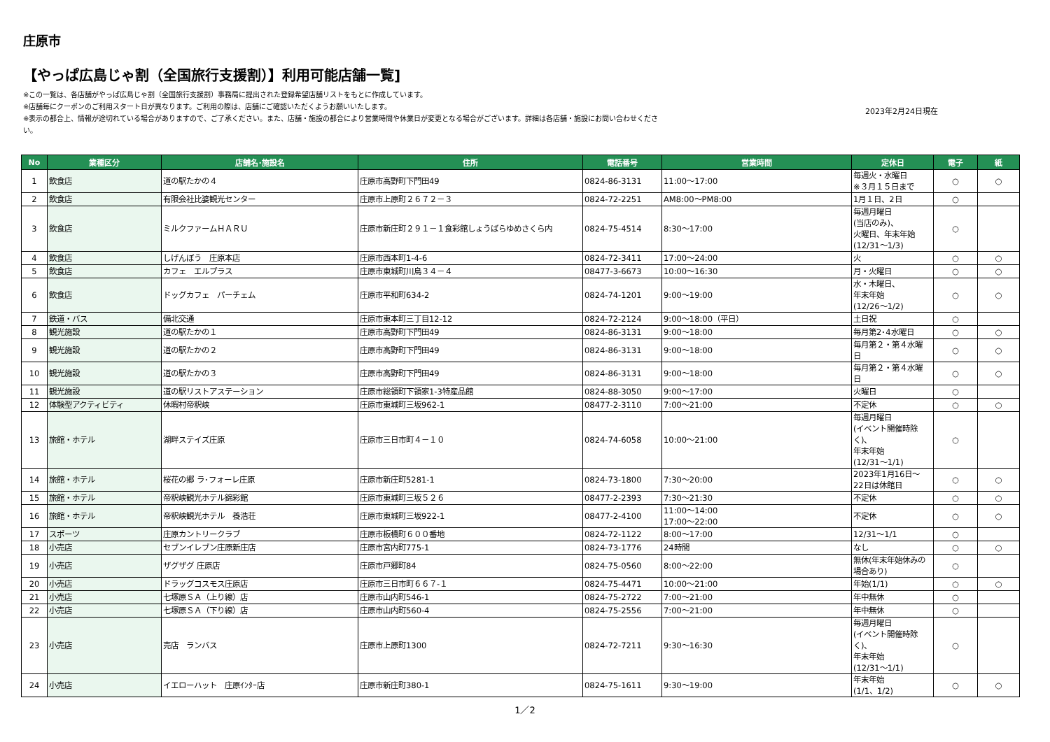庄原市
【やっぱ広島じゃ割（全国旅行支援割）】利用可能店舗一覧]
※この一覧は、各店舗がやっぱ広島じゃ割（全国旅行支援割）事務局に提出された登録希望店舗リストをもとに作成しています。
※店舗毎にクーポンのご利用スタート日が異なります。ご利用の際は、店舗にご確認いただくようお願いいたします。
※表示の都合上、情報が途切れている場合がありますので、ご了承ください。また、店舗・施設の都合により営業時間や休業日が変更となる場合がございます。詳細は各店舗・施設にお問い合わせください。
2023年2月24日現在
| No | 業種区分 | 店舗名･施設名 | 住所 | 電話番号 | 営業時間 | 定休日 | 電子 | 紙 |
| --- | --- | --- | --- | --- | --- | --- | --- | --- |
| 1 | 飲食店 | 道の駅たかの４ | 庄原市高野町下門田49 | 0824-86-3131 | 11:00～17:00 | 毎週火・水曜日 ※３月１５日まで | ○ | ○ |
| 2 | 飲食店 | 有限会社比婆観光センター | 庄原市上原町２６７２－３ | 0824-72-2251 | AM8:00～PM8:00 | 1月１日、2日 | ○ | |
| 3 | 飲食店 | ミルクファームＨＡＲＵ | 庄原市新庄町２９１－１食彩館しょうばらゆめさくら内 | 0824-75-4514 | 8:30～17:00 | 毎週月曜日 (当店のみ)、 火曜日、年末年始 (12/31～1/3) | ○ | |
| 4 | 飲食店 | しげんぼう 庄原本店 | 庄原市西本町1-4-6 | 0824-72-3411 | 17:00～24:00 | 火 | ○ | ○ |
| 5 | 飲食店 | カフェ エルプラス | 庄原市東城町川鳥３４－４ | 08477-3-6673 | 10:00～16:30 | 月・火曜日 | ○ | ○ |
| 6 | 飲食店 | ドッグカフェ パーチェム | 庄原市平和町634-2 | 0824-74-1201 | 9:00～19:00 | 水・木曜日、 年末年始 (12/26～1/2) | ○ | ○ |
| 7 | 鉄道・バス | 備北交通 | 庄原市東本町三丁目12-12 | 0824-72-2124 | 9:00～18:00（平日） | 土日祝 | ○ | |
| 8 | 観光施設 | 道の駅たかの１ | 庄原市高野町下門田49 | 0824-86-3131 | 9:00～18:00 | 毎月第2･4水曜日 | ○ | ○ |
| 9 | 観光施設 | 道の駅たかの２ | 庄原市高野町下門田49 | 0824-86-3131 | 9:00～18:00 | 毎月第２・第４水曜 日 | ○ | ○ |
| 10 | 観光施設 | 道の駅たかの３ | 庄原市高野町下門田49 | 0824-86-3131 | 9:00～18:00 | 毎月第２・第４水曜 日 | ○ | ○ |
| 11 | 観光施設 | 道の駅リストアステーション | 庄原市総領町下領家1-3特産品館 | 0824-88-3050 | 9:00～17:00 | 火曜日 | ○ | |
| 12 | 体験型アクティビティ | 休暇村帝釈峡 | 庄原市東城町三坂962-1 | 08477-2-3110 | 7:00～21:00 | 不定休 | ○ | ○ |
| 13 | 旅館・ホテル | 湖畔ステイズ庄原 | 庄原市三日市町４－１０ | 0824-74-6058 | 10:00～21:00 | 毎週月曜日 (イベント開催時除く)、 年末年始 (12/31～1/1) | ○ | |
| 14 | 旅館・ホテル | 桜花の郷 ラ･フォーレ庄原 | 庄原市新庄町5281-1 | 0824-73-1800 | 7:30～20:00 | 2023年1月16日～ 22日は休館日 | ○ | ○ |
| 15 | 旅館・ホテル | 帝釈峡観光ホテル錦彩館 | 庄原市東城町三坂５２６ | 08477-2-2393 | 7:30～21:30 | 不定休 | ○ | ○ |
| 16 | 旅館・ホテル | 帝釈峡観光ホテル 養浩荘 | 庄原市東城町三坂922-1 | 08477-2-4100 | 11:00～14:00 17:00～22:00 | 不定休 | ○ | ○ |
| 17 | スポーツ | 庄原カントリークラブ | 庄原市板橋町６００番地 | 0824-72-1122 | 8:00～17:00 | 12/31～1/1 | ○ | |
| 18 | 小売店 | セブンイレブン庄原新庄店 | 庄原市宮内町775-1 | 0824-73-1776 | 24時間 | なし | ○ | ○ |
| 19 | 小売店 | ザグザグ 庄原店 | 庄原市戸郷町84 | 0824-75-0560 | 8:00～22:00 | 無休(年末年始休みの 場合あり) | ○ | |
| 20 | 小売店 | ドラッグコスモス庄原店 | 庄原市三日市町６６７-１ | 0824-75-4471 | 10:00～21:00 | 年始(1/1) | ○ | ○ |
| 21 | 小売店 | 七塚原ＳＡ（上り線）店 | 庄原市山内町546-1 | 0824-75-2722 | 7:00～21:00 | 年中無休 | ○ | |
| 22 | 小売店 | 七塚原ＳＡ（下り線）店 | 庄原市山内町560-4 | 0824-75-2556 | 7:00～21:00 | 年中無休 | ○ | |
| 23 | 小売店 | 売店 ランバス | 庄原市上原町1300 | 0824-72-7211 | 9:30～16:30 | 毎週月曜日 (イベント開催時除く)、 年末年始 (12/31～1/1) | ○ | |
| 24 | 小売店 | イエローハット 庄原ｲﾝﾀｰ店 | 庄原市新庄町380-1 | 0824-75-1611 | 9:30～19:00 | 年末年始 (1/1、1/2) | ○ | ○ |
1／2